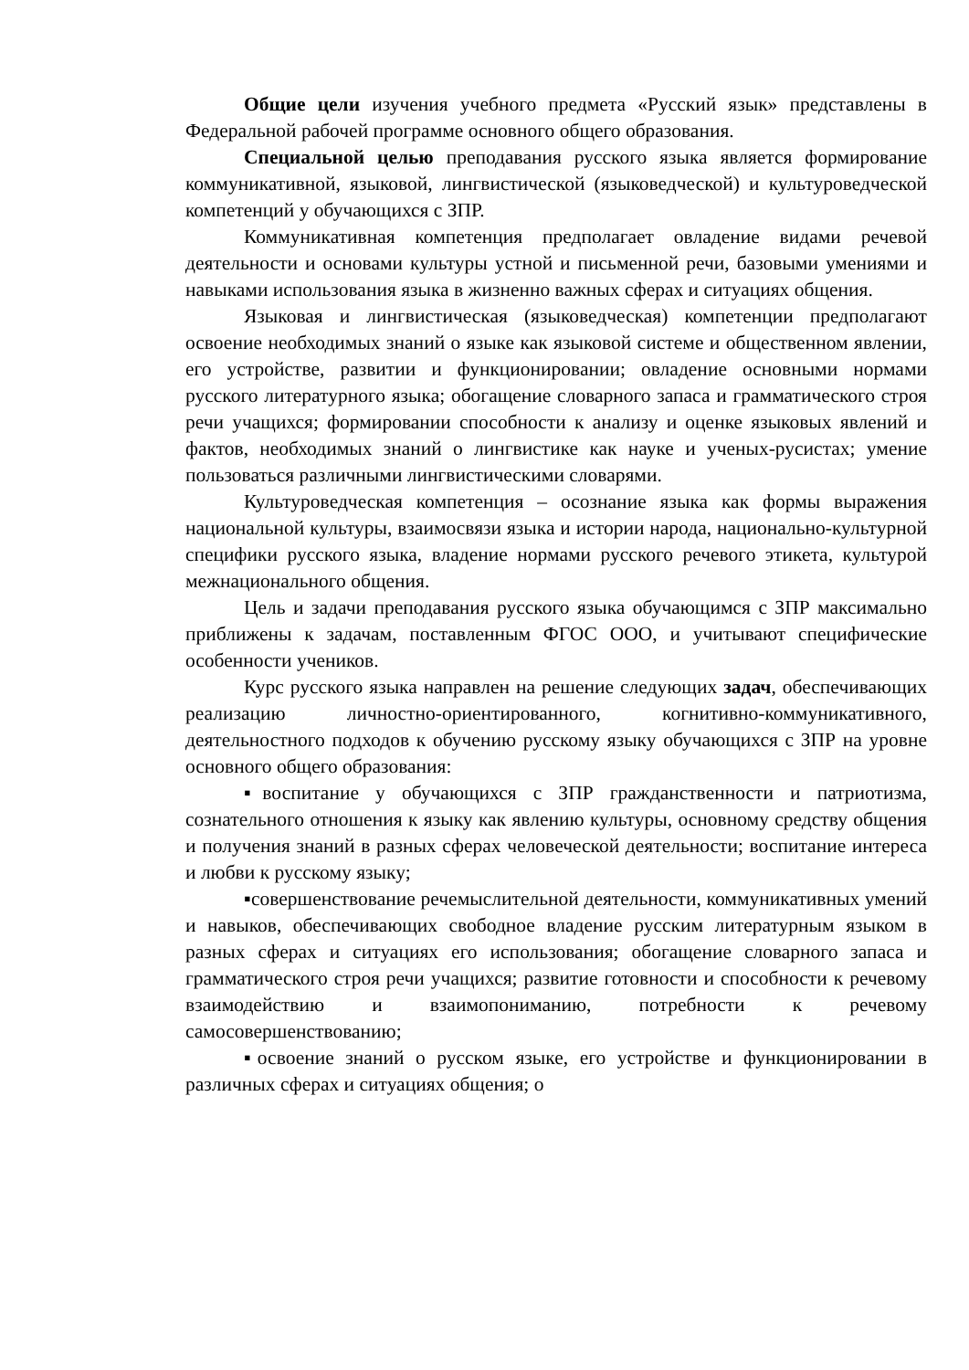Общие цели изучения учебного предмета «Русский язык» представлены в Федеральной рабочей программе основного общего образования.
Специальной целью преподавания русского языка является формирование коммуникативной, языковой, лингвистической (языковедческой) и культуроведческой компетенций у обучающихся с ЗПР.
Коммуникативная компетенция предполагает овладение видами речевой деятельности и основами культуры устной и письменной речи, базовыми умениями и навыками использования языка в жизненно важных сферах и ситуациях общения.
Языковая и лингвистическая (языковедческая) компетенции предполагают освоение необходимых знаний о языке как языковой системе и общественном явлении, его устройстве, развитии и функционировании; овладение основными нормами русского литературного языка; обогащение словарного запаса и грамматического строя речи учащихся; формировании способности к анализу и оценке языковых явлений и фактов, необходимых знаний о лингвистике как науке и ученых-русистах; умение пользоваться различными лингвистическими словарями.
Культуроведческая компетенция – осознание языка как формы выражения национальной культуры, взаимосвязи языка и истории народа, национально-культурной специфики русского языка, владение нормами русского речевого этикета, культурой межнационального общения.
Цель и задачи преподавания русского языка обучающимся с ЗПР максимально приближены к задачам, поставленным ФГОС ООО, и учитывают специфические особенности учеников.
Курс русского языка направлен на решение следующих задач, обеспечивающих реализацию личностно-ориентированного, когнитивно-коммуникативного, деятельностного подходов к обучению русскому языку обучающихся с ЗПР на уровне основного общего образования:
▪воспитание у обучающихся с ЗПР гражданственности и патриотизма, сознательного отношения к языку как явлению культуры, основному средству общения и получения знаний в разных сферах человеческой деятельности; воспитание интереса и любви к русскому языку;
▪совершенствование речемыслительной деятельности, коммуникативных умений и навыков, обеспечивающих свободное владение русским литературным языком в разных сферах и ситуациях его использования; обогащение словарного запаса и грамматического строя речи учащихся; развитие готовности и способности к речевому взаимодействию и взаимопониманию, потребности к речевому самосовершенствованию;
▪освоение знаний о русском языке, его устройстве и функционировании в различных сферах и ситуациях общения; о